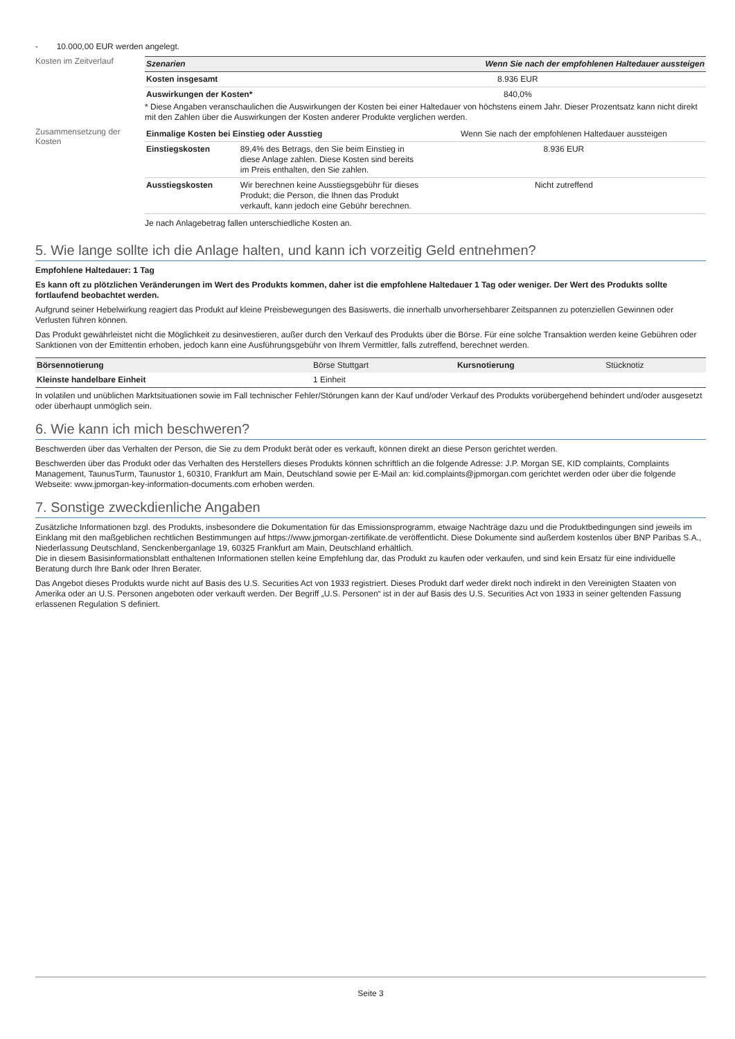- 10.000,00 EUR werden angelegt.
Kosten im Zeitverlauf
| Szenarien | Wenn Sie nach der empfohlenen Haltedauer aussteigen |
| --- | --- |
| Kosten insgesamt | 8.936 EUR |
| Auswirkungen der Kosten* | 840,0% |
* Diese Angaben veranschaulichen die Auswirkungen der Kosten bei einer Haltedauer von höchstens einem Jahr. Dieser Prozentsatz kann nicht direkt mit den Zahlen über die Auswirkungen der Kosten anderer Produkte verglichen werden.
Zusammensetzung der Kosten
| Einmalige Kosten bei Einstieg oder Ausstieg | | Wenn Sie nach der empfohlenen Haltedauer aussteigen |
| Einstiegskosten | 89,4% des Betrags, den Sie beim Einstieg in diese Anlage zahlen. Diese Kosten sind bereits im Preis enthalten, den Sie zahlen. | 8.936 EUR |
| Ausstiegskosten | Wir berechnen keine Ausstiegsgebühr für dieses Produkt; die Person, die Ihnen das Produkt verkauft, kann jedoch eine Gebühr berechnen. | Nicht zutreffend |
Je nach Anlagebetrag fallen unterschiedliche Kosten an.
5. Wie lange sollte ich die Anlage halten, und kann ich vorzeitig Geld entnehmen?
Empfohlene Haltedauer: 1 Tag
Es kann oft zu plötzlichen Veränderungen im Wert des Produkts kommen, daher ist die empfohlene Haltedauer 1 Tag oder weniger. Der Wert des Produkts sollte fortlaufend beobachtet werden.
Aufgrund seiner Hebelwirkung reagiert das Produkt auf kleine Preisbewegungen des Basiswerts, die innerhalb unvorhersehbarer Zeitspannen zu potenziellen Gewinnen oder Verlusten führen können.
Das Produkt gewährleistet nicht die Möglichkeit zu desinvestieren, außer durch den Verkauf des Produkts über die Börse. Für eine solche Transaktion werden keine Gebühren oder Sanktionen von der Emittentin erhoben, jedoch kann eine Ausführungsgebühr von Ihrem Vermittler, falls zutreffend, berechnet werden.
| Börsennotierung | Börse Stuttgart | Kursnotierung | Stücknotiz |
| Kleinste handelbare Einheit | 1 Einheit | | |
In volatilen und unüblichen Marktsituationen sowie im Fall technischer Fehler/Störungen kann der Kauf und/oder Verkauf des Produkts vorübergehend behindert und/oder ausgesetzt oder überhaupt unmöglich sein.
6. Wie kann ich mich beschweren?
Beschwerden über das Verhalten der Person, die Sie zu dem Produkt berät oder es verkauft, können direkt an diese Person gerichtet werden.
Beschwerden über das Produkt oder das Verhalten des Herstellers dieses Produkts können schriftlich an die folgende Adresse: J.P. Morgan SE, KID complaints, Complaints Management, TaunusTurm, Taunustor 1, 60310, Frankfurt am Main, Deutschland sowie per E-Mail an: kid.complaints@jpmorgan.com gerichtet werden oder über die folgende Webseite: www.jpmorgan-key-information-documents.com erhoben werden.
7. Sonstige zweckdienliche Angaben
Zusätzliche Informationen bzgl. des Produkts, insbesondere die Dokumentation für das Emissionsprogramm, etwaige Nachträge dazu und die Produktbedingungen sind jeweils im Einklang mit den maßgeblichen rechtlichen Bestimmungen auf https://www.jpmorgan-zertifikate.de veröffentlicht. Diese Dokumente sind außerdem kostenlos über BNP Paribas S.A., Niederlassung Deutschland, Senckenberganlage 19, 60325 Frankfurt am Main, Deutschland erhältlich.
Die in diesem Basisinformationsblatt enthaltenen Informationen stellen keine Empfehlung dar, das Produkt zu kaufen oder verkaufen, und sind kein Ersatz für eine individuelle Beratung durch Ihre Bank oder Ihren Berater.
Das Angebot dieses Produkts wurde nicht auf Basis des U.S. Securities Act von 1933 registriert. Dieses Produkt darf weder direkt noch indirekt in den Vereinigten Staaten von Amerika oder an U.S. Personen angeboten oder verkauft werden. Der Begriff „U.S. Personen“ ist in der auf Basis des U.S. Securities Act von 1933 in seiner geltenden Fassung erlassenen Regulation S definiert.
Seite 3